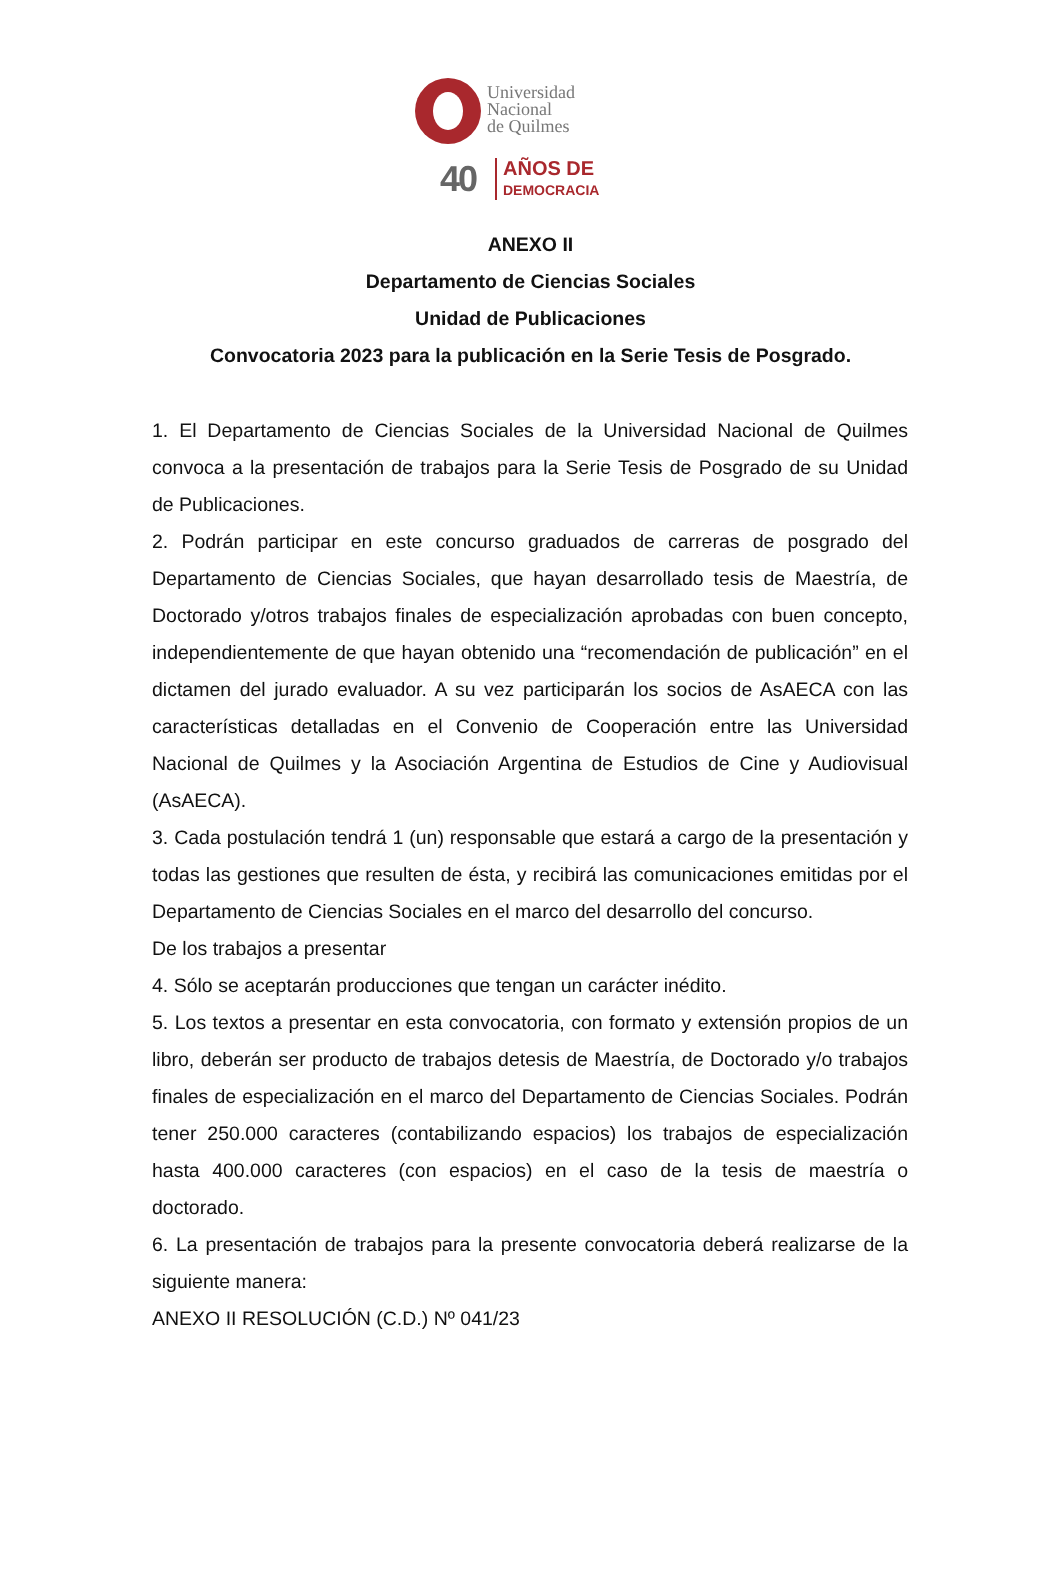Universidad
Nacional
de Quilmes
40
AÑOS DE
DEMOCRACIA
ANEXO II
Departamento de Ciencias Sociales
Unidad de Publicaciones
Convocatoria 2023 para la publicación en la Serie Tesis de Posgrado.
1. El Departamento de Ciencias Sociales de la Universidad Nacional de Quilmes convoca a la presentación de trabajos para la Serie Tesis de Posgrado de su Unidad de Publicaciones.
2. Podrán participar en este concurso graduados de carreras de posgrado del Departamento de Ciencias Sociales, que hayan desarrollado tesis de Maestría, de Doctorado y/otros trabajos finales de especialización aprobadas con buen concepto, independientemente de que hayan obtenido una “recomendación de publicación” en el dictamen del jurado evaluador. A su vez participarán los socios de AsAECA con las características detalladas en el Convenio de Cooperación entre las Universidad Nacional de Quilmes y la Asociación Argentina de Estudios de Cine y Audiovisual (AsAECA).
3. Cada postulación tendrá 1 (un) responsable que estará a cargo de la presentación y todas las gestiones que resulten de ésta, y recibirá las comunicaciones emitidas por el Departamento de Ciencias Sociales en el marco del desarrollo del concurso.
De los trabajos a presentar
4. Sólo se aceptarán producciones que tengan un carácter inédito.
5. Los textos a presentar en esta convocatoria, con formato y extensión propios de un libro, deberán ser producto de trabajos detesis de Maestría, de Doctorado y/o trabajos finales de especialización en el marco del Departamento de Ciencias Sociales. Podrán tener 250.000 caracteres (contabilizando espacios) los trabajos de especialización hasta 400.000 caracteres (con espacios) en el caso de la tesis de maestría o doctorado.
6. La presentación de trabajos para la presente convocatoria deberá realizarse de la siguiente manera:
ANEXO II RESOLUCIÓN (C.D.) Nº 041/23